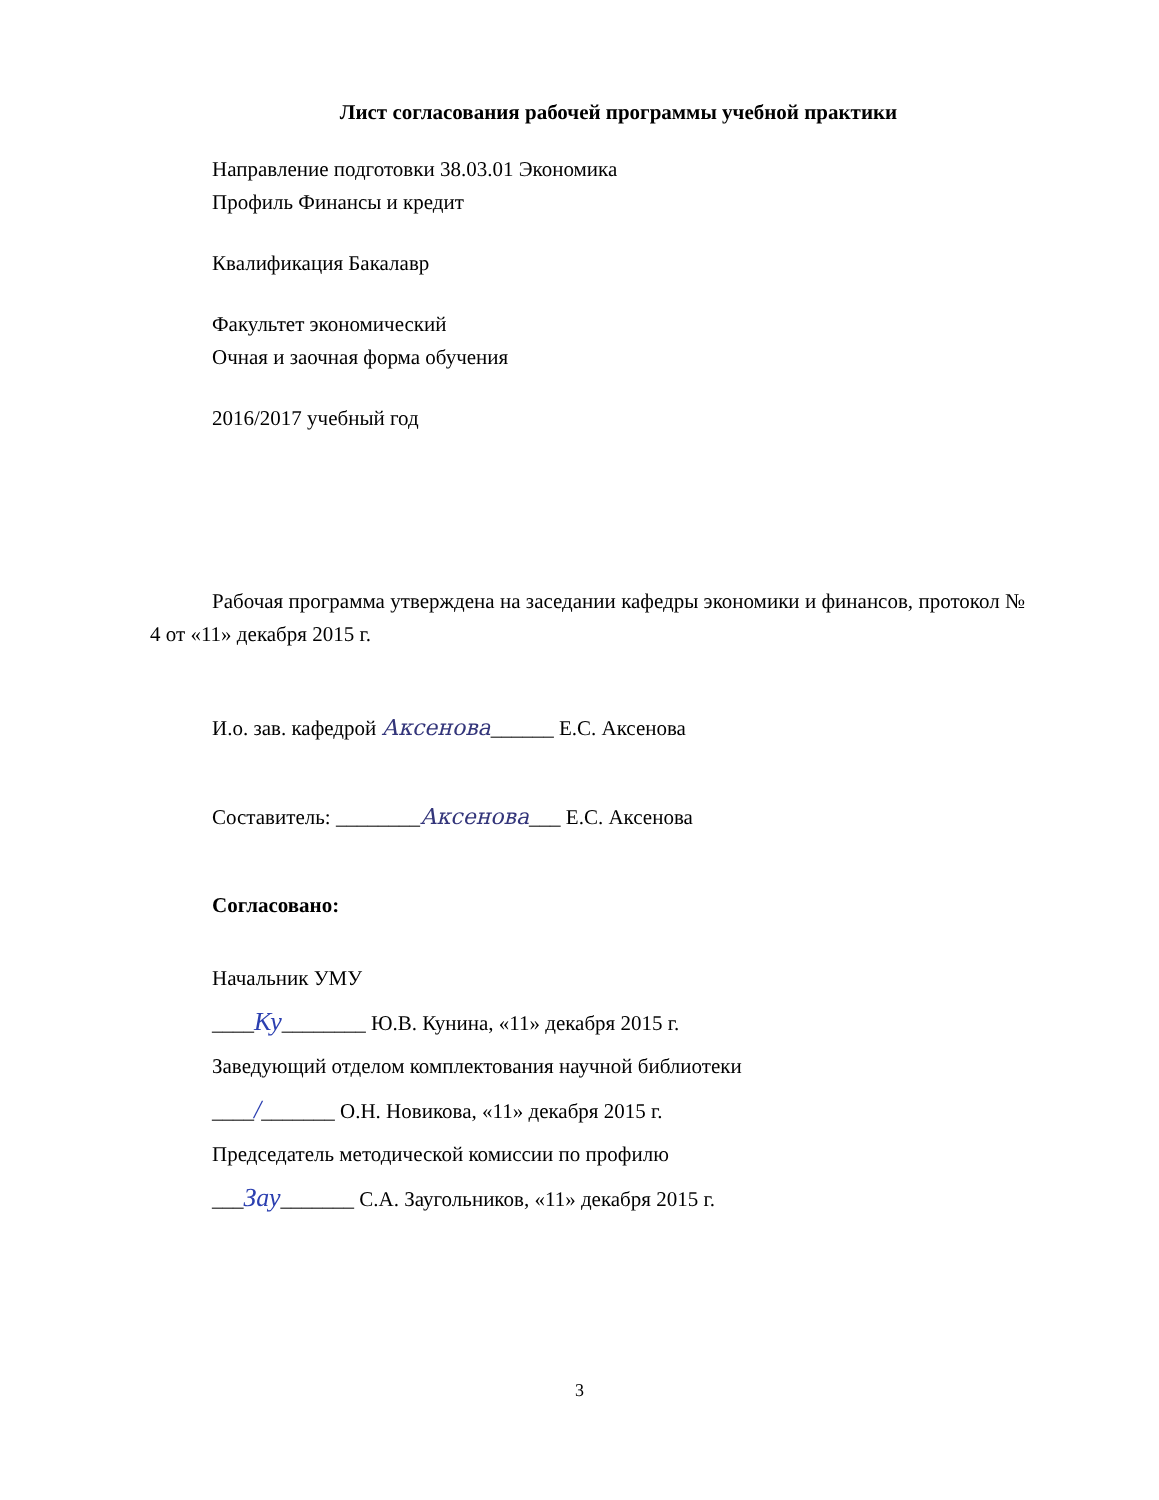Лист согласования рабочей программы учебной практики
Направление подготовки 38.03.01 Экономика
Профиль Финансы и кредит
Квалификация Бакалавр
Факультет экономический
Очная и заочная форма обучения
2016/2017 учебный год
Рабочая программа утверждена на заседании кафедры экономики и финансов, протокол № 4 от «11» декабря 2015 г.
И.о. зав. кафедрой Аксенова______ Е.С. Аксенова
Составитель: ________Аксенова___ Е.С. Аксенова
Согласовано:
Начальник УМУ
____Ку________ Ю.В. Кунина, «11» декабря 2015 г.
Заведующий отделом комплектования научной библиотеки
____/_______ О.Н. Новикова, «11» декабря 2015 г.
Председатель методической комиссии по профилю
___Зау_______ С.А. Заугольников, «11» декабря 2015 г.
3